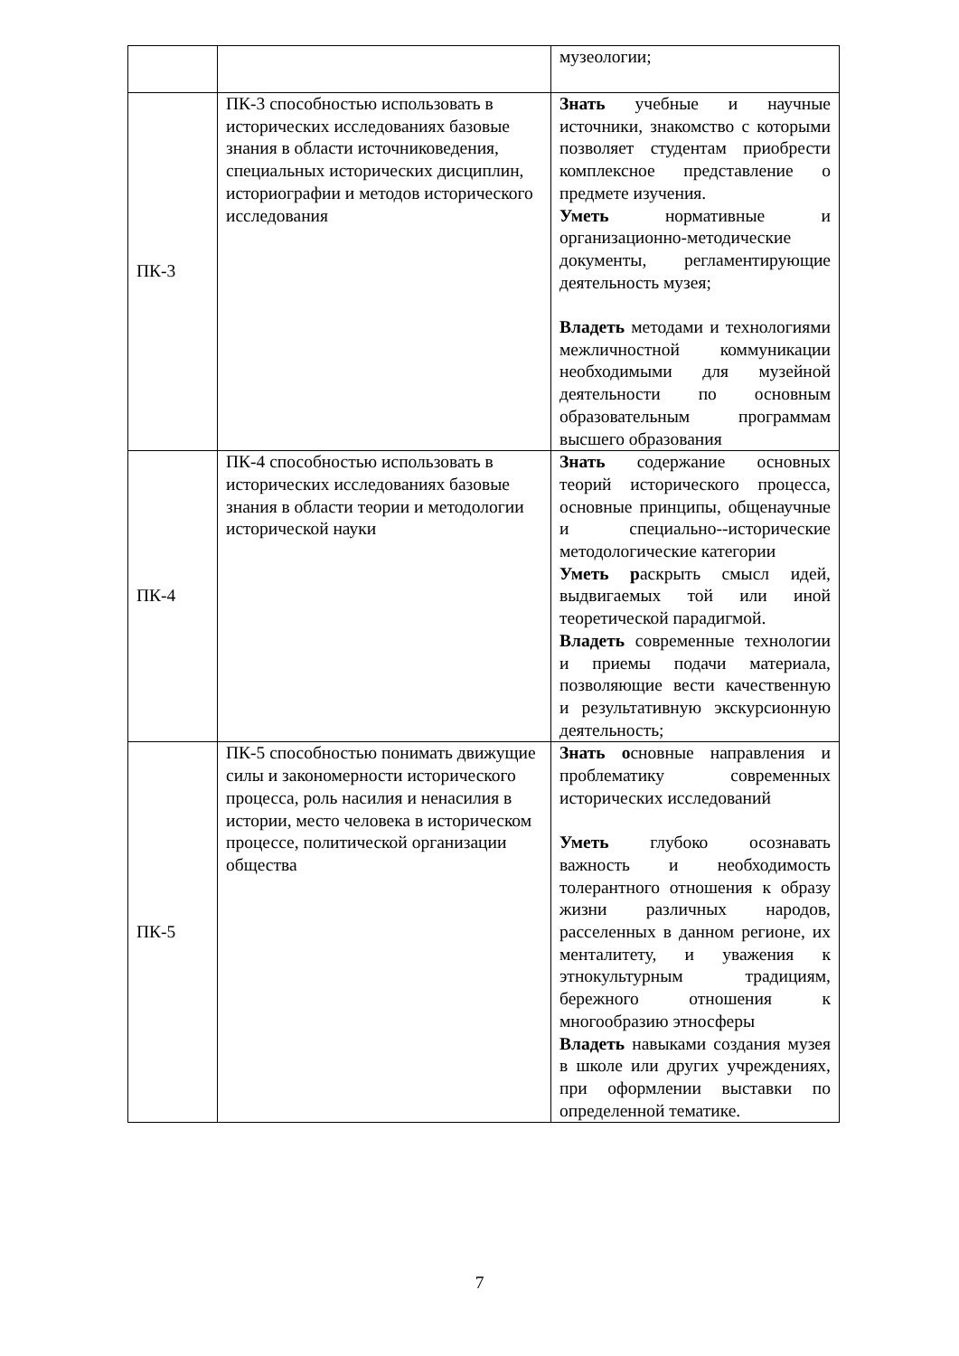| | | музеологии; |
| ПК-3 | ПК-3 способностью использовать в исторических исследованиях базовые знания в области источниковедения, специальных исторических дисциплин, историографии и методов исторического исследования | Знать учебные и научные источники, знакомство с которыми позволяет студентам приобрести комплексное представление о предмете изучения. Уметь нормативные и организационно-методические документы, регламентирующие деятельность музея; Владеть методами и технологиями межличностной коммуникации необходимыми для музейной деятельности по основным образовательным программам высшего образования |
| ПК-4 | ПК-4 способностью использовать в исторических исследованиях базовые знания в области теории и методологии исторической науки | Знать содержание основных теорий исторического процесса, основные принципы, общенаучные и специально--исторические методологические категории Уметь р аскрыть смысл идей, выдвигаемых той или иной теоретической парадигмой. Владеть современные технологии и приемы подачи материала, позволяющие вести качественную и результативную экскурсионную деятельность; |
| ПК-5 | ПК-5 способностью понимать движущие силы и закономерности исторического процесса, роль насилия и ненасилия в истории, место человека в историческом процессе, политической организации общества | Знать о сновные направления и проблематику современных исторических исследований Уметь глубоко осознавать важность и необходимость толерантного отношения к образу жизни различных народов, расселенных в данном регионе, их менталитету, и уважения к этнокультурным традициям, бережного отношения к многообразию этносферы Владеть навыками создания музея в школе или других учреждениях, при оформлении выставки по определенной тематике. |
7